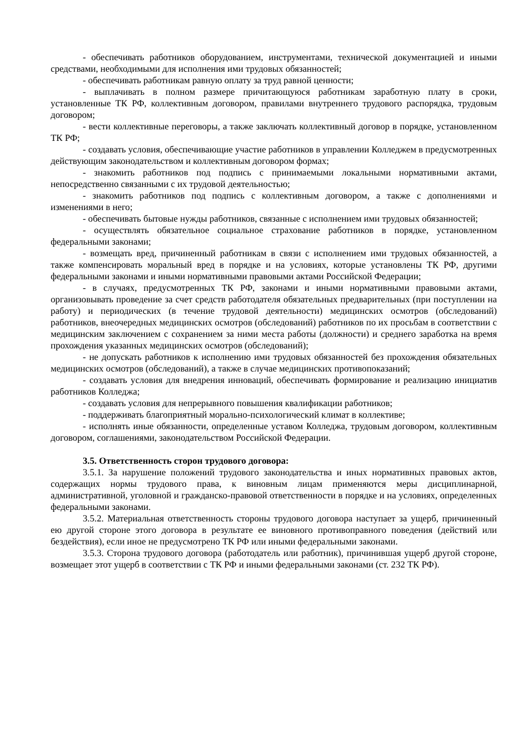- обеспечивать работников оборудованием, инструментами, технической документацией и иными средствами, необходимыми для исполнения ими трудовых обязанностей;
- обеспечивать работникам равную оплату за труд равной ценности;
- выплачивать в полном размере причитающуюся работникам заработную плату в сроки, установленные ТК РФ, коллективным договором, правилами внутреннего трудового распорядка, трудовым договором;
- вести коллективные переговоры, а также заключать коллективный договор в порядке, установленном ТК РФ;
- создавать условия, обеспечивающие участие работников в управлении Колледжем в предусмотренных действующим законодательством и коллективным договором формах;
- знакомить работников под подпись с принимаемыми локальными нормативными актами, непосредственно связанными с их трудовой деятельностью;
- знакомить работников под подпись с коллективным договором, а также с дополнениями и изменениями в него;
- обеспечивать бытовые нужды работников, связанные с исполнением ими трудовых обязанностей;
- осуществлять обязательное социальное страхование работников в порядке, установленном федеральными законами;
- возмещать вред, причиненный работникам в связи с исполнением ими трудовых обязанностей, а также компенсировать моральный вред в порядке и на условиях, которые установлены ТК РФ, другими федеральными законами и иными нормативными правовыми актами Российской Федерации;
- в случаях, предусмотренных ТК РФ, законами и иными нормативными правовыми актами, организовывать проведение за счет средств работодателя обязательных предварительных (при поступлении на работу) и периодических (в течение трудовой деятельности) медицинских осмотров (обследований) работников, внеочередных медицинских осмотров (обследований) работников по их просьбам в соответствии с медицинским заключением с сохранением за ними места работы (должности) и среднего заработка на время прохождения указанных медицинских осмотров (обследований);
- не допускать работников к исполнению ими трудовых обязанностей без прохождения обязательных медицинских осмотров (обследований), а также в случае медицинских противопоказаний;
- создавать условия для внедрения инноваций, обеспечивать формирование и реализацию инициатив работников Колледжа;
- создавать условия для непрерывного повышения квалификации работников;
- поддерживать благоприятный морально-психологический климат в коллективе;
- исполнять иные обязанности, определенные уставом Колледжа, трудовым договором, коллективным договором, соглашениями, законодательством Российской Федерации.
3.5. Ответственность сторон трудового договора:
3.5.1. За нарушение положений трудового законодательства и иных нормативных правовых актов, содержащих нормы трудового права, к виновным лицам применяются меры дисциплинарной, административной, уголовной и гражданско-правовой ответственности в порядке и на условиях, определенных федеральными законами.
3.5.2. Материальная ответственность стороны трудового договора наступает за ущерб, причиненный ею другой стороне этого договора в результате ее виновного противоправного поведения (действий или бездействия), если иное не предусмотрено ТК РФ или иными федеральными законами.
3.5.3. Сторона трудового договора (работодатель или работник), причинившая ущерб другой стороне, возмещает этот ущерб в соответствии с ТК РФ и иными федеральными законами (ст. 232 ТК РФ).